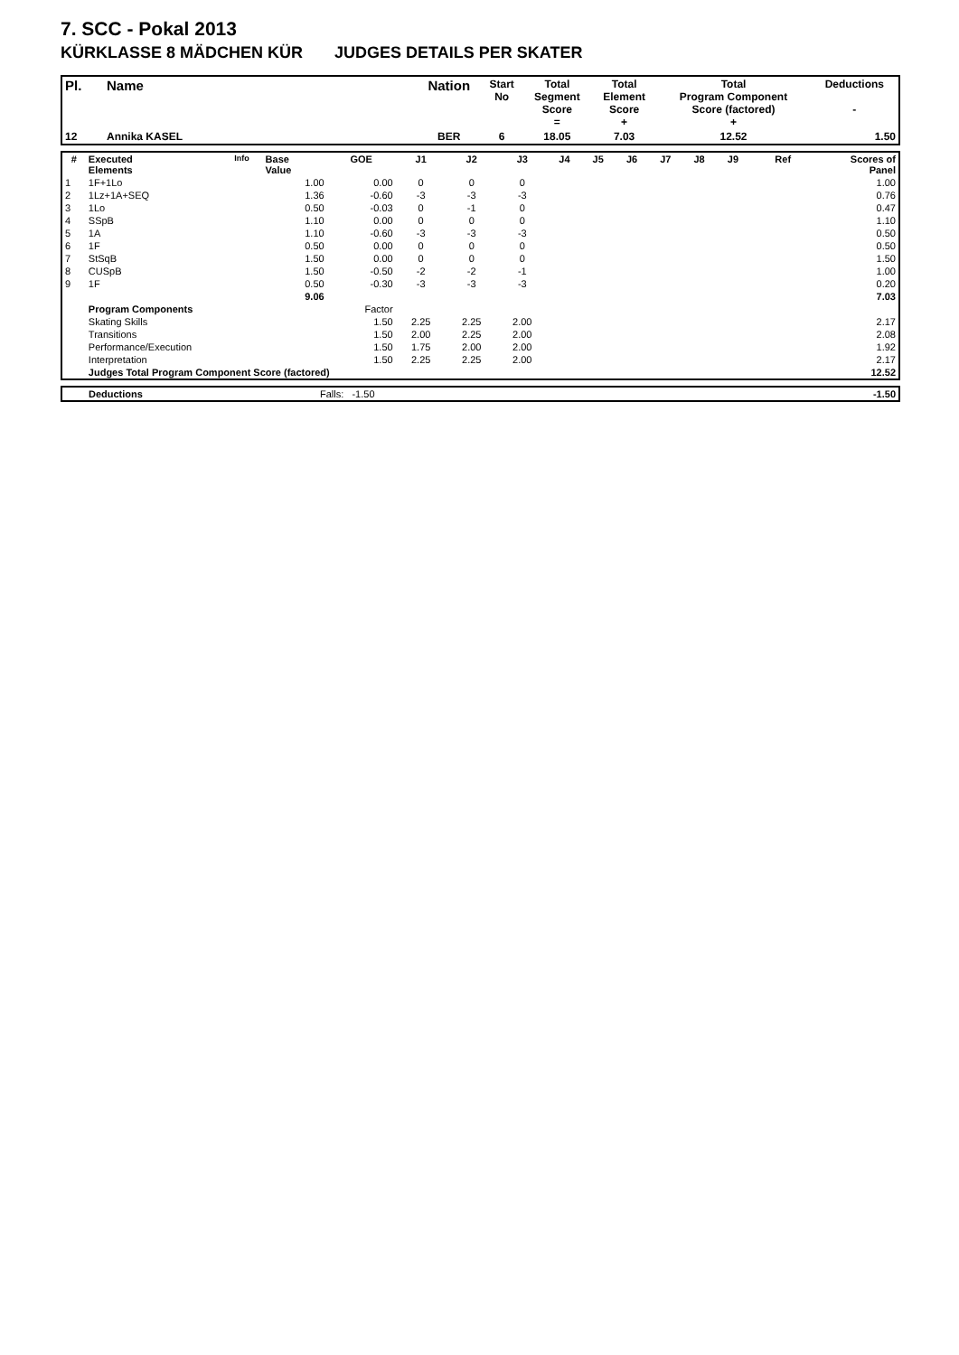7. SCC - Pokal 2013
KÜRKLASSE 8 MÄDCHEN KÜR JUDGES DETAILS PER SKATER
| Pl. | Name | Nation | Start No | Total Segment Score = | Total Element Score + | Total Program Component Score (factored) + | Deductions - |
| --- | --- | --- | --- | --- | --- | --- | --- |
| 12 | Annika KASEL | BER | 6 | 18.05 | 7.03 | 12.52 | 1.50 |
| # | Executed Elements | Info | Base Value | GOE | J1 | J2 | J3 | J4 | J5 | J6 | J7 | J8 | J9 | Ref | Scores of Panel |
| --- | --- | --- | --- | --- | --- | --- | --- | --- | --- | --- | --- | --- | --- | --- | --- |
| 1 | 1F+1Lo | | 1.00 | 0.00 | 0 | 0 | 0 | | | | | | | | 1.00 |
| 2 | 1Lz+1A+SEQ | | 1.36 | -0.60 | -3 | -3 | -3 | | | | | | | | 0.76 |
| 3 | 1Lo | | 0.50 | -0.03 | 0 | -1 | 0 | | | | | | | | 0.47 |
| 4 | SSpB | | 1.10 | 0.00 | 0 | 0 | 0 | | | | | | | | 1.10 |
| 5 | 1A | | 1.10 | -0.60 | -3 | -3 | -3 | | | | | | | | 0.50 |
| 6 | 1F | | 0.50 | 0.00 | 0 | 0 | 0 | | | | | | | | 0.50 |
| 7 | StSqB | | 1.50 | 0.00 | 0 | 0 | 0 | | | | | | | | 1.50 |
| 8 | CUSpB | | 1.50 | -0.50 | -2 | -2 | -1 | | | | | | | | 1.00 |
| 9 | 1F | | 0.50 | -0.30 | -3 | -3 | -3 | | | | | | | | 0.20 |
| | | | 9.06 | | | | | | | | | | | | 7.03 |
| | Program Components | | | Factor | | | | | | | | | | | |
| | Skating Skills | | | 1.50 | 2.25 | 2.25 | 2.00 | | | | | | | | 2.17 |
| | Transitions | | | 1.50 | 2.00 | 2.25 | 2.00 | | | | | | | | 2.08 |
| | Performance/Execution | | | 1.50 | 1.75 | 2.00 | 2.00 | | | | | | | | 1.92 |
| | Interpretation | | | 1.50 | 2.25 | 2.25 | 2.00 | | | | | | | | 2.17 |
| | Judges Total Program Component Score (factored) | | | | | | | | | | | | | | 12.52 |
| | Deductions | Falls: -1.50 | -1.50 |